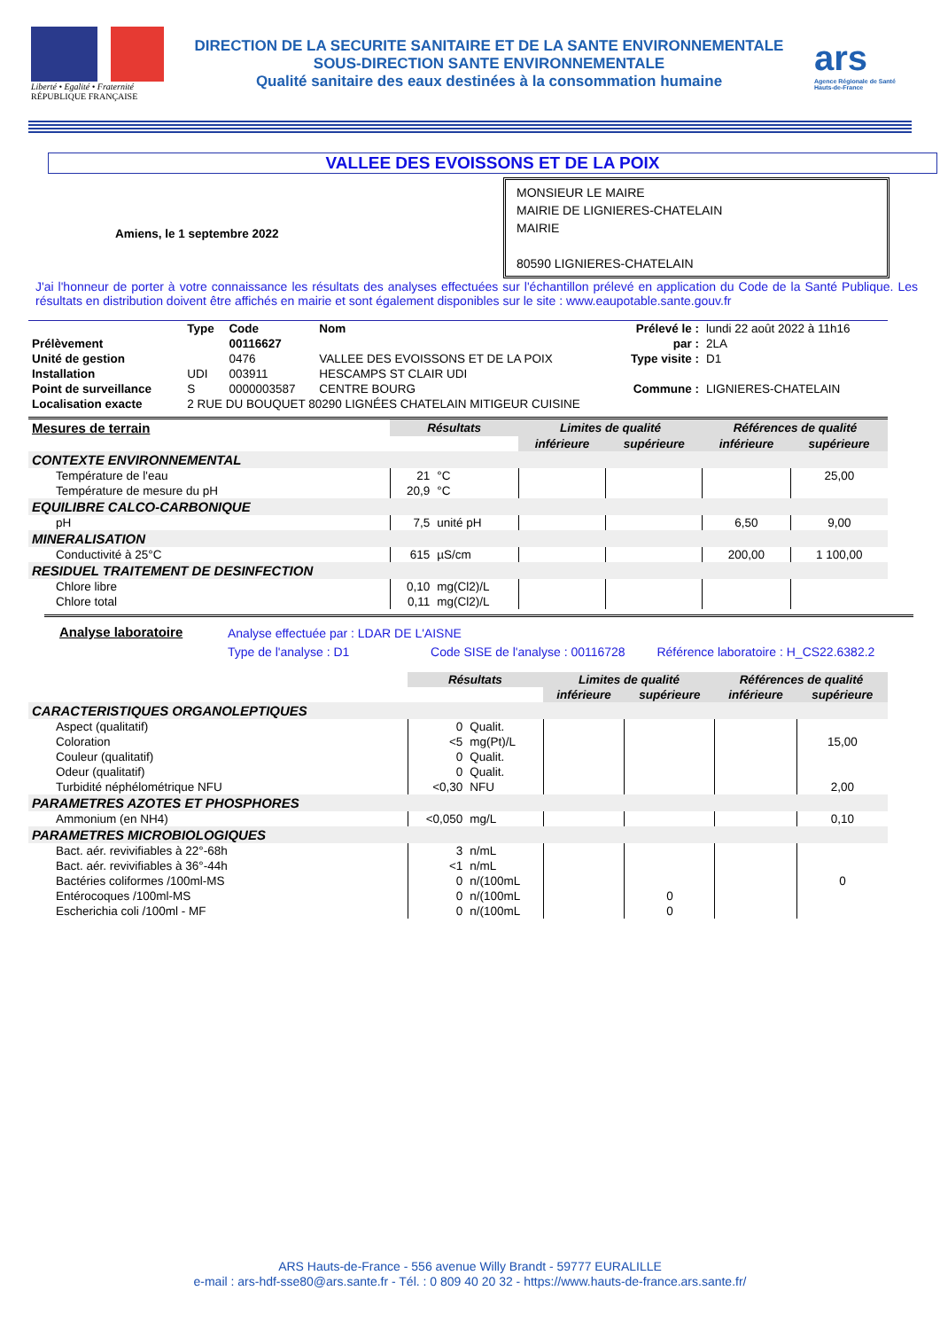Liberté • Egalité • Fraternité
RÉPUBLIQUE FRANÇAISE
DIRECTION DE LA SECURITE SANITAIRE ET DE LA SANTE ENVIRONNEMENTALE
SOUS-DIRECTION SANTE ENVIRONNEMENTALE
Qualité sanitaire des eaux destinées à la consommation humaine
ars
Agence Régionale de Santé
Hauts-de-France
VALLEE DES EVOISSONS ET DE LA POIX
MONSIEUR LE MAIRE
MAIRIE DE LIGNIERES-CHATELAIN
MAIRIE
80590 LIGNIERES-CHATELAIN
Amiens, le 1 septembre 2022
J'ai l'honneur de porter à votre connaissance les résultats des analyses effectuées sur l'échantillon prélevé en application du Code de la Santé Publique. Les résultats en distribution doivent être affichés en mairie et sont également disponibles sur le site : www.eaupotable.sante.gouv.fr
| | Type | Code | Nom | Prélevé le : | lundi 22 août 2022 à 11h16 |
| Prélèvement | | 00116627 | | par : | 2LA |
| Unité de gestion | | 0476 | VALLEE DES EVOISSONS ET DE LA POIX | Type visite : | D1 |
| Installation | UDI | 003911 | HESCAMPS ST CLAIR UDI | | |
| Point de surveillance | S | 0000003587 | CENTRE BOURG | Commune : | LIGNIERES-CHATELAIN |
| Localisation exacte | 2 RUE DU BOUQUET 80290 LIGNÉES CHATELAIN MITIGEUR CUISINE | | | | |
| Mesures de terrain | Résultats | | Limites de qualité | | Références de qualité | |
| | | | inférieure | supérieure | inférieure | supérieure |
| CONTEXTE ENVIRONNEMENTAL | | | | | | |
| Température de l'eau | 21 | °C | | | | 25,00 |
| Température de mesure du pH | 20,9 | °C | | | | |
| EQUILIBRE CALCO-CARBONIQUE | | | | | | |
| pH | 7,5 | unité pH | | | 6,50 | 9,00 |
| MINERALISATION | | | | | | |
| Conductivité à 25°C | 615 | µS/cm | | | 200,00 | 1 100,00 |
| RESIDUEL TRAITEMENT DE DESINFECTION | | | | | | |
| Chlore libre | 0,10 | mg(Cl2)/L | | | | |
| Chlore total | 0,11 | mg(Cl2)/L | | | | |
Analyse laboratoire
Analyse effectuée par : LDAR DE L'AISNE
Type de l'analyse : D1        Code SISE de l'analyse : 00116728    Référence laboratoire : H_CS22.6382.2
| | Résultats | | Limites de qualité | | Références de qualité | |
| | | | inférieure | supérieure | inférieure | supérieure |
| CARACTERISTIQUES ORGANOLEPTIQUES | | | | | | |
| Aspect (qualitatif) | 0 | Qualit. | | | | |
| Coloration | <5 | mg(Pt)/L | | | | 15,00 |
| Couleur (qualitatif) | 0 | Qualit. | | | | |
| Odeur (qualitatif) | 0 | Qualit. | | | | |
| Turbidité néphélométrique NFU | <0,30 | NFU | | | | 2,00 |
| PARAMETRES AZOTES ET PHOSPHORES | | | | | | |
| Ammonium (en NH4) | <0,050 | mg/L | | | | 0,10 |
| PARAMETRES MICROBIOLOGIQUES | | | | | | |
| Bact. aér. revivifiables à 22°-68h | 3 | n/mL | | | | |
| Bact. aér. revivifiables à 36°-44h | <1 | n/mL | | | | |
| Bactéries coliformes /100ml-MS | 0 | n/(100mL | | | | 0 |
| Entérocoques /100ml-MS | 0 | n/(100mL | | 0 | | |
| Escherichia coli /100ml - MF | 0 | n/(100mL | | 0 | | |
ARS Hauts-de-France - 556 avenue Willy Brandt - 59777 EURALILLE
e-mail : ars-hdf-sse80@ars.sante.fr - Tél. : 0 809 40 20 32 - https://www.hauts-de-france.ars.sante.fr/